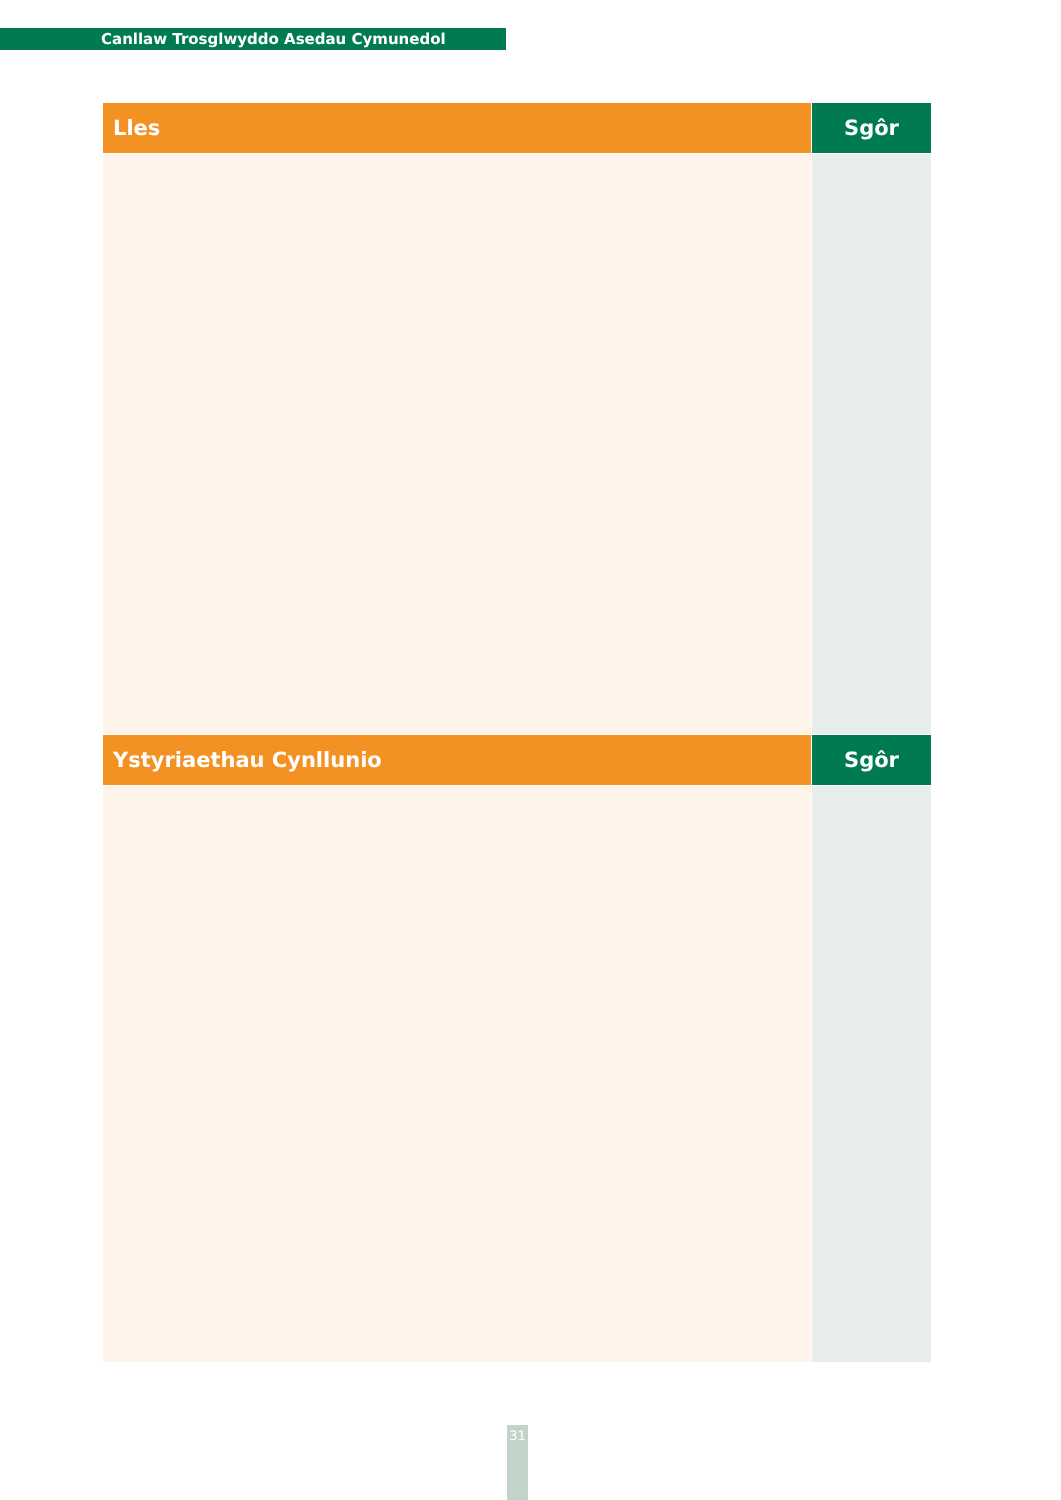Canllaw Trosglwyddo Asedau Cymunedol
| Lles | Sgôr |
| --- | --- |
| Ystyriaethau Cynllunio | Sgôr |
31